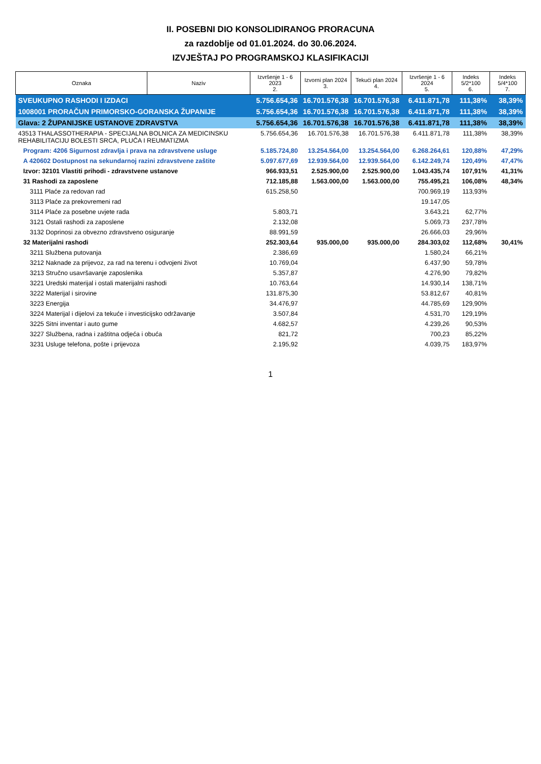II. POSEBNI DIO KONSOLIDIRANOG PRORACUNA
za razdoblje od 01.01.2024. do 30.06.2024.
IZVJEŠTAJ PO PROGRAMSKOJ KLASIFIKACIJI
| Oznaka | Naziv | Izvršenje 1 - 6 2023 2. | Izvorni plan 2024 3. | Tekući plan 2024 4. | Izvršenje 1 - 6 2024 5. | Indeks 5/2*100 6. | Indeks 5/4*100 7. |
| --- | --- | --- | --- | --- | --- | --- | --- |
| SVEUKUPNO RASHODI I IZDACI | | 5.756.654,36 | 16.701.576,38 | 16.701.576,38 | 6.411.871,78 | 111,38% | 38,39% |
| 1008001 PRORAČUN PRIMORSKO-GORANSKA ŽUPANIJE | | 5.756.654,36 | 16.701.576,38 | 16.701.576,38 | 6.411.871,78 | 111,38% | 38,39% |
| Glava: 2 ŽUPANIJSKE USTANOVE ZDRAVSTVA | | 5.756.654,36 | 16.701.576,38 | 16.701.576,38 | 6.411.871,78 | 111,38% | 38,39% |
| 43513 THALASSOTHERAPIA - SPECIJALNA BOLNICA ZA MEDICINSKU REHABILITACIJU BOLESTI SRCA, PLUĆA I REUMATIZMA | | 5.756.654,36 | 16.701.576,38 | 16.701.576,38 | 6.411.871,78 | 111,38% | 38,39% |
| Program: 4206 Sigurnost zdravlja i prava na zdravstvene usluge | | 5.185.724,80 | 13.254.564,00 | 13.254.564,00 | 6.268.264,61 | 120,88% | 47,29% |
| A 420602 Dostupnost na sekundarnoj razini zdravstvene zaštite | | 5.097.677,69 | 12.939.564,00 | 12.939.564,00 | 6.142.249,74 | 120,49% | 47,47% |
| Izvor: 32101 Vlastiti prihodi - zdravstvene ustanove | | 966.933,51 | 2.525.900,00 | 2.525.900,00 | 1.043.435,74 | 107,91% | 41,31% |
| 31 Rashodi za zaposlene | | 712.185,88 | 1.563.000,00 | 1.563.000,00 | 755.495,21 | 106,08% | 48,34% |
| 3111 Plaće za redovan rad | | 615.258,50 | | | 700.969,19 | 113,93% | |
| 3113 Plaće za prekovremeni rad | | | | | 19.147,05 | | |
| 3114 Plaće za posebne uvjete rada | | 5.803,71 | | | 3.643,21 | 62,77% | |
| 3121 Ostali rashodi za zaposlene | | 2.132,08 | | | 5.069,73 | 237,78% | |
| 3132 Doprinosi za obvezno zdravstveno osiguranje | | 88.991,59 | | | 26.666,03 | 29,96% | |
| 32 Materijalni rashodi | | 252.303,64 | 935.000,00 | 935.000,00 | 284.303,02 | 112,68% | 30,41% |
| 3211 Službena putovanja | | 2.386,69 | | | 1.580,24 | 66,21% | |
| 3212 Naknade za prijevoz, za rad na terenu i odvojeni život | | 10.769,04 | | | 6.437,90 | 59,78% | |
| 3213 Stručno usavršavanje zaposlenika | | 5.357,87 | | | 4.276,90 | 79,82% | |
| 3221 Uredski materijal i ostali materijalni rashodi | | 10.763,64 | | | 14.930,14 | 138,71% | |
| 3222 Materijal i sirovine | | 131.875,30 | | | 53.812,67 | 40,81% | |
| 3223 Energija | | 34.476,97 | | | 44.785,69 | 129,90% | |
| 3224 Materijal i dijelovi za tekuće i investicijsko održavanje | | 3.507,84 | | | 4.531,70 | 129,19% | |
| 3225 Sitni inventar i auto gume | | 4.682,57 | | | 4.239,26 | 90,53% | |
| 3227 Službena, radna i zaštitna odjeća i obuća | | 821,72 | | | 700,23 | 85,22% | |
| 3231 Usluge telefona, pošte i prijevoza | | 2.195,92 | | | 4.039,75 | 183,97% | |
1